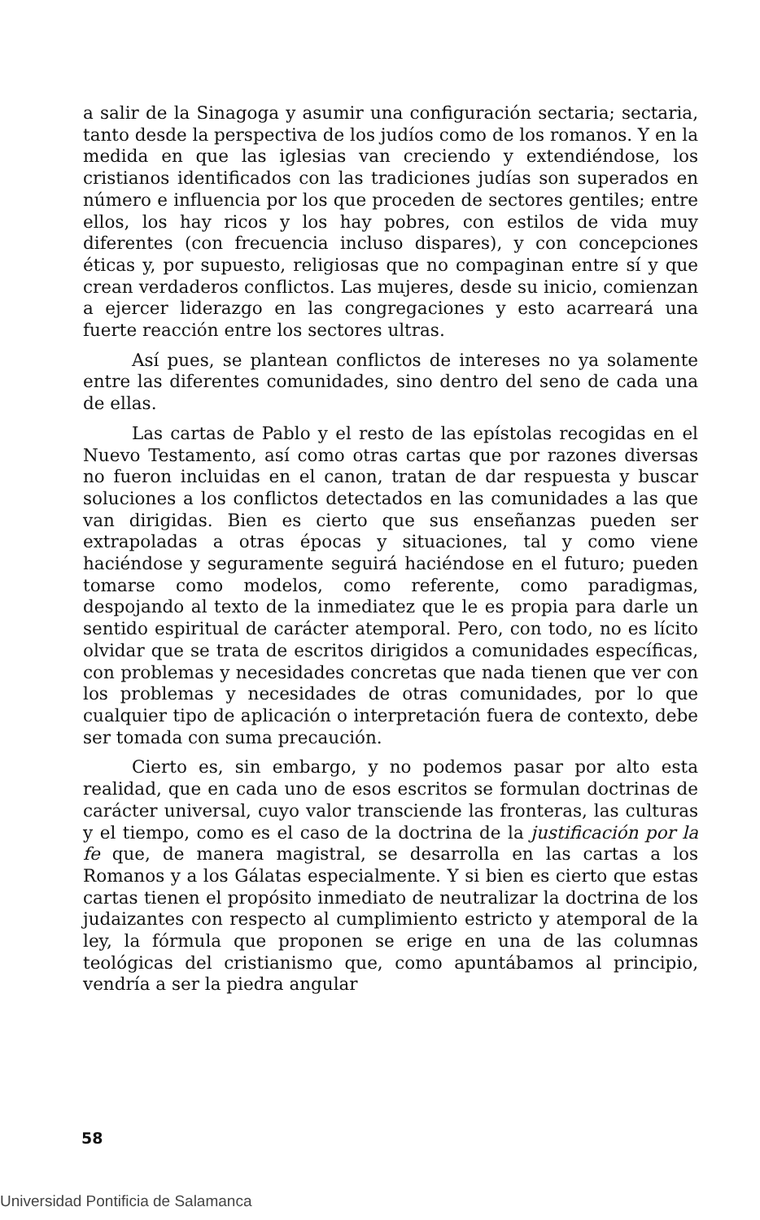a salir de la Sinagoga y asumir una configuración sectaria; sectaria, tanto desde la perspectiva de los judíos como de los romanos. Y en la medida en que las iglesias van creciendo y extendiéndose, los cristianos identificados con las tradiciones judías son superados en número e influencia por los que proceden de sectores gentiles; entre ellos, los hay ricos y los hay pobres, con estilos de vida muy diferentes (con frecuencia incluso dispares), y con concepciones éticas y, por supuesto, religiosas que no compaginan entre sí y que crean verdaderos conflictos. Las mujeres, desde su inicio, comienzan a ejercer liderazgo en las congregaciones y esto acarreará una fuerte reacción entre los sectores ultras.
Así pues, se plantean conflictos de intereses no ya solamente entre las diferentes comunidades, sino dentro del seno de cada una de ellas.
Las cartas de Pablo y el resto de las epístolas recogidas en el Nuevo Testamento, así como otras cartas que por razones diversas no fueron incluidas en el canon, tratan de dar respuesta y buscar soluciones a los conflictos detectados en las comunidades a las que van dirigidas. Bien es cierto que sus enseñanzas pueden ser extrapoladas a otras épocas y situaciones, tal y como viene haciéndose y seguramente seguirá haciéndose en el futuro; pueden tomarse como modelos, como referente, como paradigmas, despojando al texto de la inmediatez que le es propia para darle un sentido espiritual de carácter atemporal. Pero, con todo, no es lícito olvidar que se trata de escritos dirigidos a comunidades específicas, con problemas y necesidades concretas que nada tienen que ver con los problemas y necesidades de otras comunidades, por lo que cualquier tipo de aplicación o interpretación fuera de contexto, debe ser tomada con suma precaución.
Cierto es, sin embargo, y no podemos pasar por alto esta realidad, que en cada uno de esos escritos se formulan doctrinas de carácter universal, cuyo valor transciende las fronteras, las culturas y el tiempo, como es el caso de la doctrina de la justificación por la fe que, de manera magistral, se desarrolla en las cartas a los Romanos y a los Gálatas especialmente. Y si bien es cierto que estas cartas tienen el propósito inmediato de neutralizar la doctrina de los judaizantes con respecto al cumplimiento estricto y atemporal de la ley, la fórmula que proponen se erige en una de las columnas teológicas del cristianismo que, como apuntábamos al principio, vendría a ser la piedra angular
58
Universidad Pontificia de Salamanca